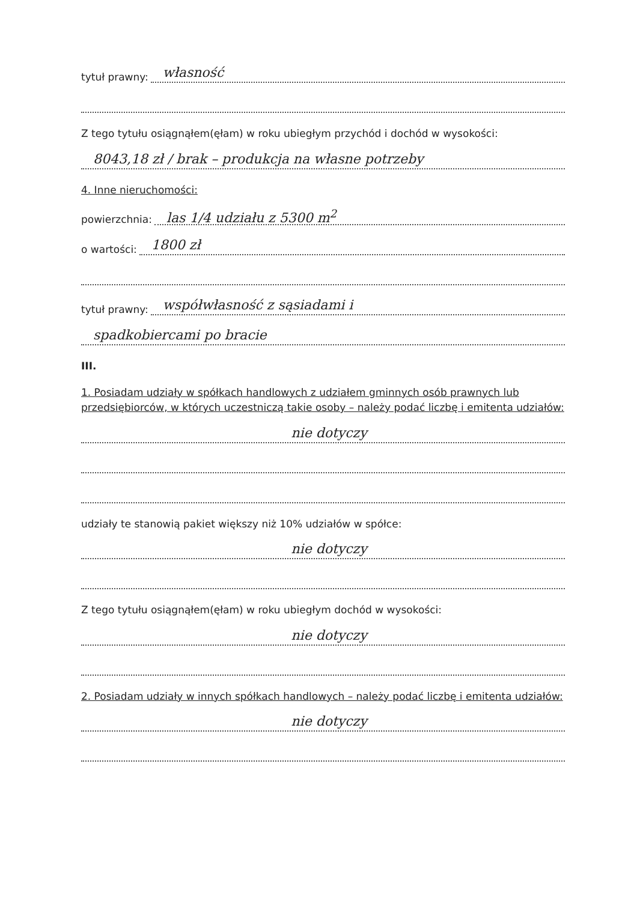tytuł prawny: własność
Z tego tytułu osiągnąłem(ęłam) w roku ubiegłym przychód i dochód w wysokości:
8043,18 zł / brak – produkcja na własne potrzeby
4. Inne nieruchomości:
powierzchnia: las 1/4 udziału z 5300 m<sup>2</sup>
o wartości: 1800 zł
tytuł prawny: współwłasność z sąsiadami i
spadkobiercami po bracie
III.
1. Posiadam udziały w spółkach handlowych z udziałem gminnych osób prawnych lub przedsiębiorców, w których uczestniczą takie osoby – należy podać liczbę i emitenta udziałów:
nie dotyczy
udziały te stanowią pakiet większy niż 10% udziałów w spółce:
nie dotyczy
Z tego tytułu osiągnąłem(ęłam) w roku ubiegłym dochód w wysokości:
nie dotyczy
2. Posiadam udziały w innych spółkach handlowych – należy podać liczbę i emitenta udziałów:
nie dotyczy